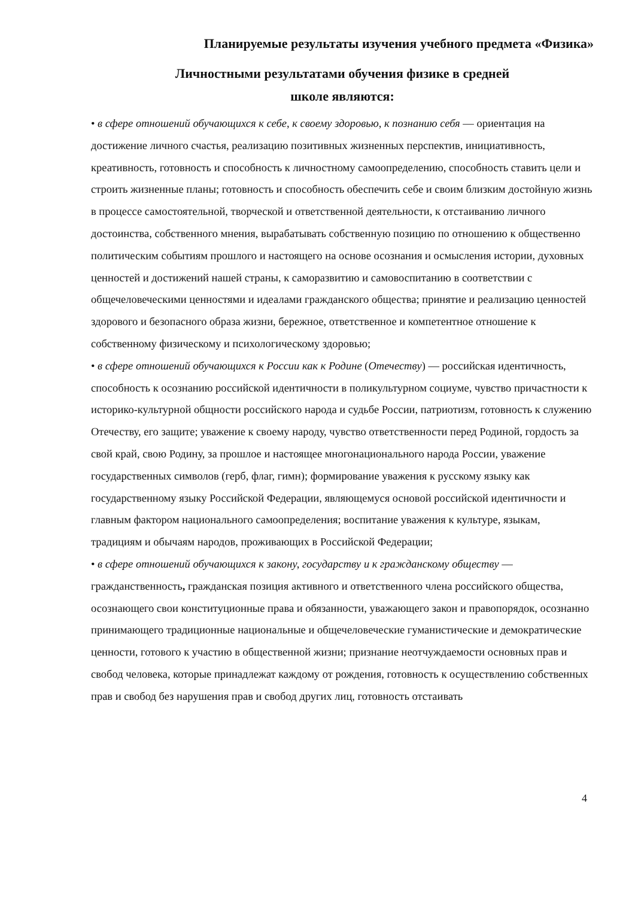Планируемые результаты изучения учебного предмета «Физика»
Личностными результатами обучения физике в средней
школе являются:
• в сфере отношений обучающихся к себе, к своему здоровью, к познанию себя — ориентация на достижение личного счастья, реализацию позитивных жизненных перспектив, инициативность, креативность, готовность и способность к личностному самоопределению, способность ставить цели и строить жизненные планы; готовность и способность обеспечить себе и своим близким достойную жизнь в процессе самостоятельной, творческой и ответственной деятельности, к отстаиванию личного достоинства, собственного мнения, вырабатывать собственную позицию по отношению к общественно политическим событиям прошлого и настоящего на основе осознания и осмысления истории, духовных ценностей и достижений нашей страны, к саморазвитию и самовоспитанию в соответствии с общечеловеческими ценностями и идеалами гражданского общества; принятие и реализацию ценностей здорового и безопасного образа жизни, бережное, ответственное и компетентное отношение к собственному физическому и психологическому здоровью;
• в сфере отношений обучающихся к России как к Родине (Отечеству) — российская идентичность, способность к осознанию российской идентичности в поликультурном социуме, чувство причастности к историко-культурной общности российского народа и судьбе России, патриотизм, готовность к служению Отечеству, его защите; уважение к своему народу, чувство ответственности перед Родиной, гордость за свой край, свою Родину, за прошлое и настоящее многонационального народа России, уважение государственных символов (герб, флаг, гимн); формирование уважения к русскому языку как государственному языку Российской Федерации, являющемуся основой российской идентичности и главным фактором национального самоопределения; воспитание уважения к культуре, языкам, традициям и обычаям народов, проживающих в Российской Федерации;
• в сфере отношений обучающихся к закону, государству и к гражданскому обществу — гражданственность, гражданская позиция активного и ответственного члена российского общества, осознающего свои конституционные права и обязанности, уважающего закон и правопорядок, осознанно принимающего традиционные национальные и общечеловеческие гуманистические и демократические ценности, готового к участию в общественной жизни; признание неотчуждаемости основных прав и свобод человека, которые принадлежат каждому от рождения, готовность к осуществлению собственных прав и свобод без нарушения прав и свобод других лиц, готовность отстаивать
4